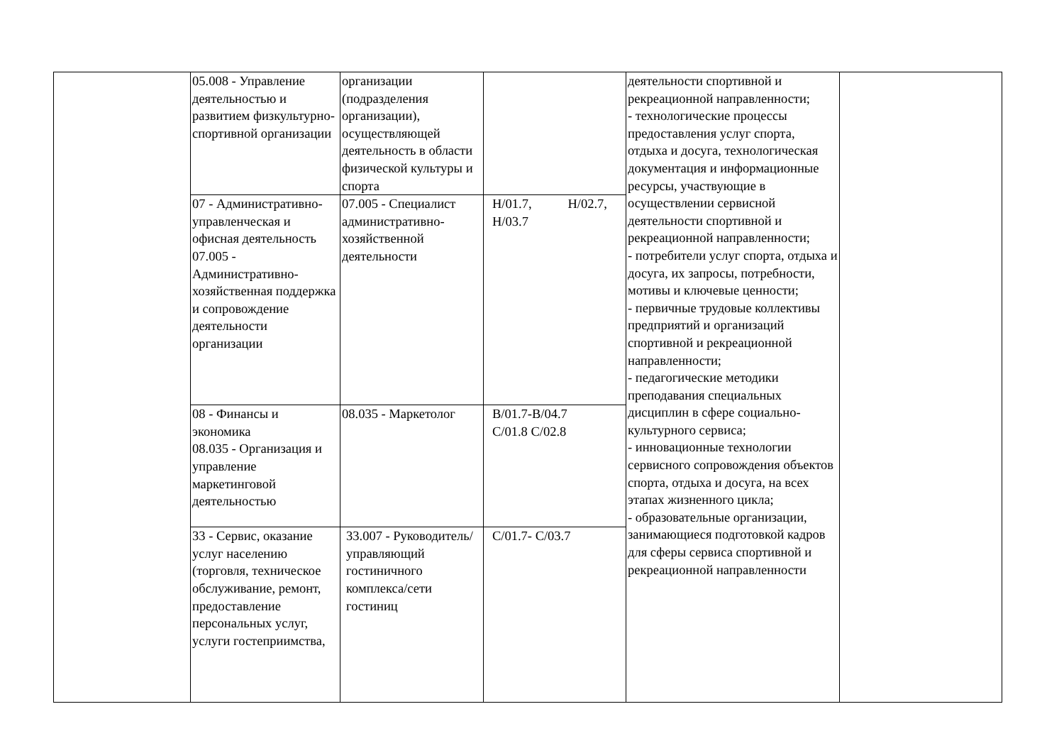| | 05.008 - Управление деятельностью и развитием физкультурно-спортивной организации | организации (подразделения организации), осуществляющей деятельность в области физической культуры и спорта | | деятельности спортивной и рекреационной направленности; - технологические процессы предоставления услуг спорта, отдыха и досуга, технологическая документация и информационные ресурсы, участвующие в осуществлении сервисной деятельности спортивной и рекреационной направленности; - потребители услуг спорта, отдыха и досуга, их запросы, потребности, мотивы и ключевые ценности; - первичные трудовые коллективы предприятий и организаций спортивной и рекреационной направленности; - педагогические методики преподавания специальных дисциплин в сфере социально-культурного сервиса; - инновационные технологии сервисного сопровождения объектов спорта, отдыха и досуга, на всех этапах жизненного цикла; - образовательные организации, занимающиеся подготовкой кадров для сферы сервиса спортивной и рекреационной направленности | |
| | 07 - Административно-управленческая и офисная деятельность 07.005 - Административно-хозяйственная поддержка и сопровождение деятельности организации | 07.005 - Специалист административно-хозяйственной деятельности | Н/01.7, Н/02.7, Н/03.7 | | |
| | 08 - Финансы и экономика 08.035 - Организация и управление маркетинговой деятельностью | 08.035 - Маркетолог | В/01.7-В/04.7 С/01.8 С/02.8 | | |
| | 33 - Сервис, оказание услуг населению (торговля, техническое обслуживание, ремонт, предоставление персональных услуг, услуги гостеприимства, | 33.007 - Руководитель/управляющий гостиничного комплекса/сети гостиниц | С/01.7- С/03.7 | | |